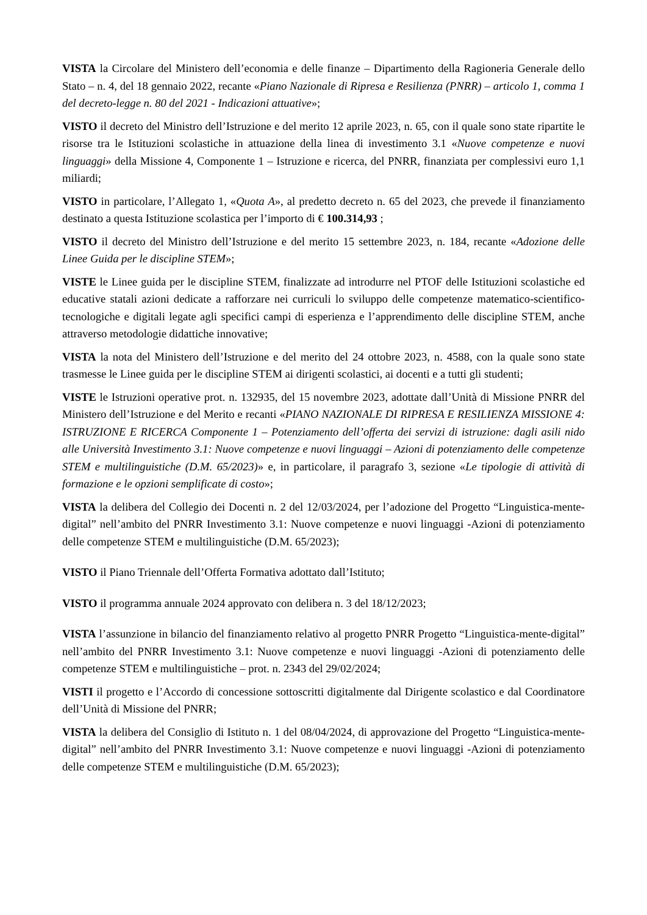VISTA la Circolare del Ministero dell’economia e delle finanze – Dipartimento della Ragioneria Generale dello Stato – n. 4, del 18 gennaio 2022, recante «Piano Nazionale di Ripresa e Resilienza (PNRR) – articolo 1, comma 1 del decreto-legge n. 80 del 2021 - Indicazioni attuative»;
VISTO il decreto del Ministro dell’Istruzione e del merito 12 aprile 2023, n. 65, con il quale sono state ripartite le risorse tra le Istituzioni scolastiche in attuazione della linea di investimento 3.1 «Nuove competenze e nuovi linguaggi» della Missione 4, Componente 1 – Istruzione e ricerca, del PNRR, finanziata per complessivi euro 1,1 miliardi;
VISTO in particolare, l’Allegato 1, «Quota A», al predetto decreto n. 65 del 2023, che prevede il finanziamento destinato a questa Istituzione scolastica per l’importo di € 100.314,93 ;
VISTO il decreto del Ministro dell’Istruzione e del merito 15 settembre 2023, n. 184, recante «Adozione delle Linee Guida per le discipline STEM»;
VISTE le Linee guida per le discipline STEM, finalizzate ad introdurre nel PTOF delle Istituzioni scolastiche ed educative statali azioni dedicate a rafforzare nei curriculi lo sviluppo delle competenze matematico-scientifico-tecnologiche e digitali legate agli specifici campi di esperienza e l’apprendimento delle discipline STEM, anche attraverso metodologie didattiche innovative;
VISTA la nota del Ministero dell’Istruzione e del merito del 24 ottobre 2023, n. 4588, con la quale sono state trasmesse le Linee guida per le discipline STEM ai dirigenti scolastici, ai docenti e a tutti gli studenti;
VISTE le Istruzioni operative prot. n. 132935, del 15 novembre 2023, adottate dall’Unità di Missione PNRR del Ministero dell’Istruzione e del Merito e recanti «PIANO NAZIONALE DI RIPRESA E RESILIENZA MISSIONE 4: ISTRUZIONE E RICERCA Componente 1 – Potenziamento dell’offerta dei servizi di istruzione: dagli asili nido alle Università Investimento 3.1: Nuove competenze e nuovi linguaggi – Azioni di potenziamento delle competenze STEM e multilinguistiche (D.M. 65/2023)» e, in particolare, il paragrafo 3, sezione «Le tipologie di attività di formazione e le opzioni semplificate di costo»;
VISTA la delibera del Collegio dei Docenti n. 2 del 12/03/2024, per l’adozione del Progetto “Linguistica-mente-digital” nell’ambito del PNRR Investimento 3.1: Nuove competenze e nuovi linguaggi -Azioni di potenziamento delle competenze STEM e multilinguistiche (D.M. 65/2023);
VISTO il Piano Triennale dell’Offerta Formativa adottato dall’Istituto;
VISTO il programma annuale 2024 approvato con delibera n. 3 del 18/12/2023;
VISTA l’assunzione in bilancio del finanziamento relativo al progetto PNRR Progetto “Linguistica-mente-digital” nell’ambito del PNRR Investimento 3.1: Nuove competenze e nuovi linguaggi -Azioni di potenziamento delle competenze STEM e multilinguistiche – prot. n. 2343 del 29/02/2024;
VISTI il progetto e l’Accordo di concessione sottoscritti digitalmente dal Dirigente scolastico e dal Coordinatore dell’Unità di Missione del PNRR;
VISTA la delibera del Consiglio di Istituto n. 1 del 08/04/2024, di approvazione del Progetto “Linguistica-mente-digital” nell’ambito del PNRR Investimento 3.1: Nuove competenze e nuovi linguaggi -Azioni di potenziamento delle competenze STEM e multilinguistiche (D.M. 65/2023);